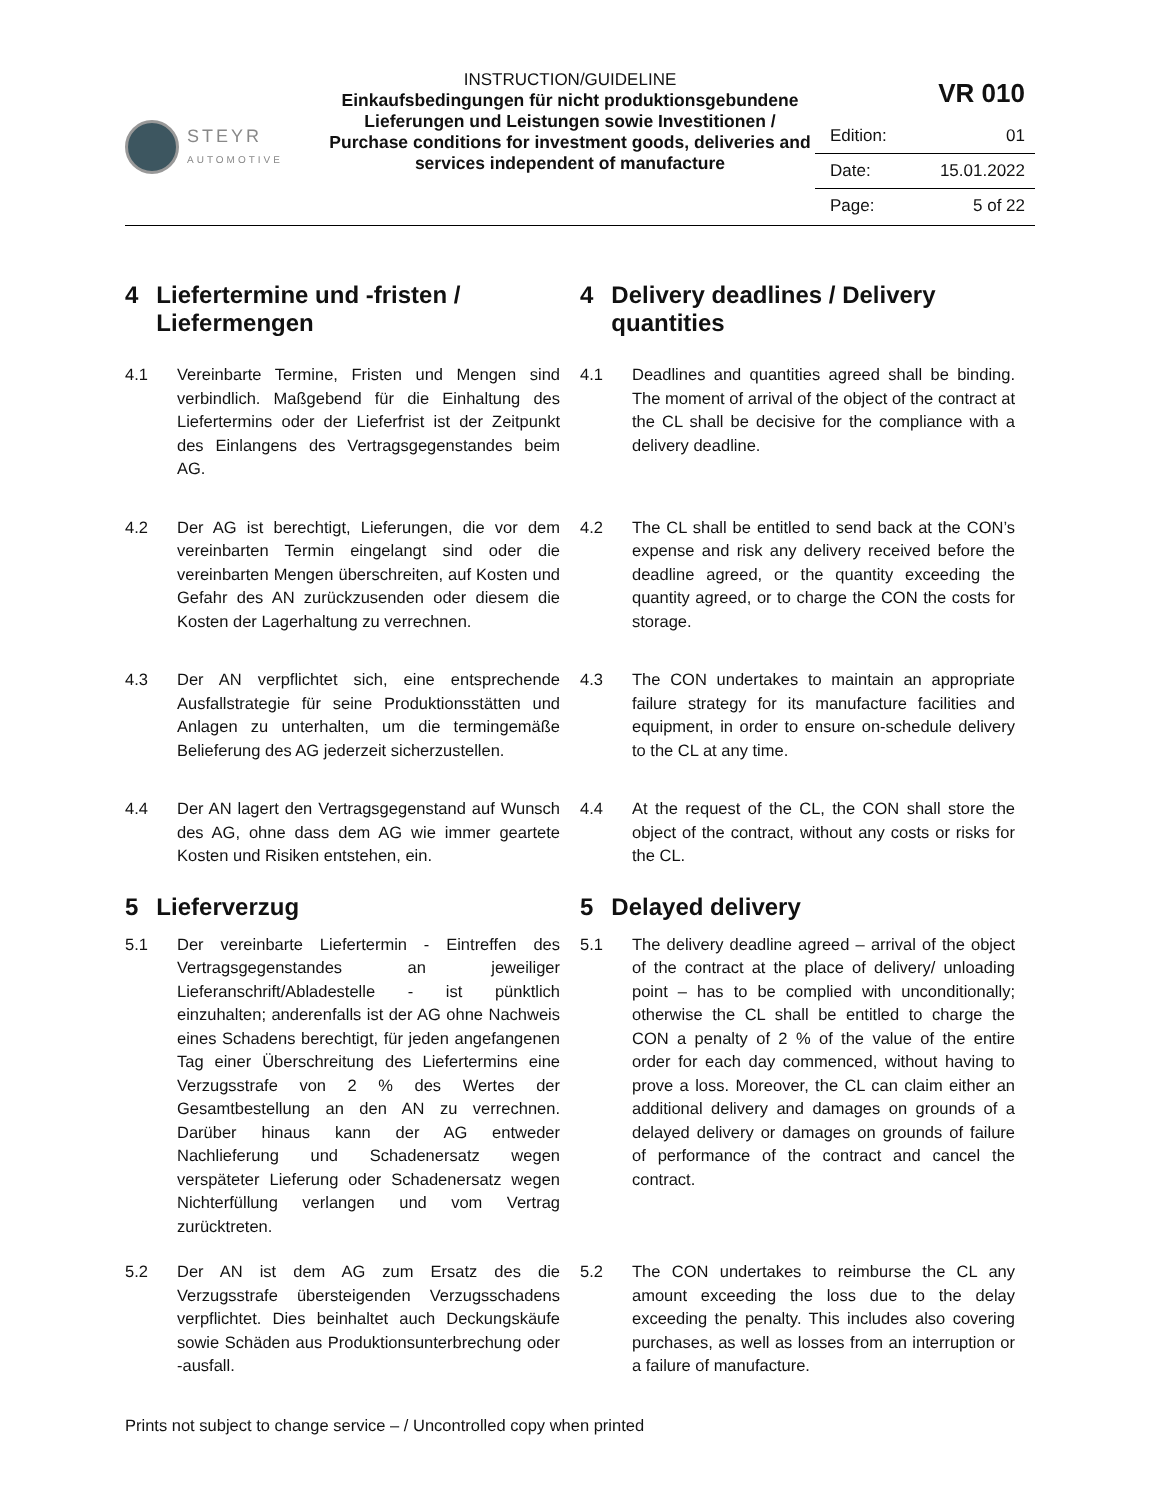STEYR
AUTOMOTIVE
INSTRUCTION/GUIDELINE
Einkaufsbedingungen für nicht produktionsgebundene Lieferungen und Leistungen sowie Investitionen / Purchase conditions for investment goods, deliveries and services independent of manufacture
VR 010
| Edition: | 01 |
| Date: | 15.01.2022 |
| Page: | 5 of 22 |
4 Liefertermine und -fristen / Liefermengen 4 Delivery deadlines / Delivery quantities
4.1 Vereinbarte Termine, Fristen und Mengen sind verbindlich. Maßgebend für die Einhaltung des Liefertermins oder der Lieferfrist ist der Zeitpunkt des Einlangens des Vertragsgegenstandes beim AG.
4.1 Deadlines and quantities agreed shall be binding. The moment of arrival of the object of the contract at the CL shall be decisive for the compliance with a delivery deadline.
4.2 Der AG ist berechtigt, Lieferungen, die vor dem vereinbarten Termin eingelangt sind oder die vereinbarten Mengen überschreiten, auf Kosten und Gefahr des AN zurückzusenden oder diesem die Kosten der Lagerhaltung zu verrechnen.
4.2 The CL shall be entitled to send back at the CON’s expense and risk any delivery received before the deadline agreed, or the quantity exceeding the quantity agreed, or to charge the CON the costs for storage.
4.3 Der AN verpflichtet sich, eine entsprechende Ausfallstrategie für seine Produktionsstätten und Anlagen zu unterhalten, um die termingemäße Belieferung des AG jederzeit sicherzustellen.
4.3 The CON undertakes to maintain an appropriate failure strategy for its manufacture facilities and equipment, in order to ensure on-schedule delivery to the CL at any time.
4.4 Der AN lagert den Vertragsgegenstand auf Wunsch des AG, ohne dass dem AG wie immer geartete Kosten und Risiken entstehen, ein.
4.4 At the request of the CL, the CON shall store the object of the contract, without any costs or risks for the CL.
5 Lieferverzug 5 Delayed delivery
5.1 Der vereinbarte Liefertermin - Eintreffen des Vertragsgegenstandes an jeweiliger Lieferanschrift/Abladestelle - ist pünktlich einzuhalten; anderenfalls ist der AG ohne Nachweis eines Schadens berechtigt, für jeden angefangenen Tag einer Überschreitung des Liefertermins eine Verzugsstrafe von 2 % des Wertes der Gesamtbestellung an den AN zu verrechnen. Darüber hinaus kann der AG entweder Nachlieferung und Schadenersatz wegen verspäteter Lieferung oder Schadenersatz wegen Nichterfüllung verlangen und vom Vertrag zurücktreten.
5.1 The delivery deadline agreed – arrival of the object of the contract at the place of delivery/ unloading point – has to be complied with unconditionally; otherwise the CL shall be entitled to charge the CON a penalty of 2 % of the value of the entire order for each day commenced, without having to prove a loss. Moreover, the CL can claim either an additional delivery and damages on grounds of a delayed delivery or damages on grounds of failure of performance of the contract and cancel the contract.
5.2 Der AN ist dem AG zum Ersatz des die Verzugsstrafe übersteigenden Verzugsschadens verpflichtet. Dies beinhaltet auch Deckungskäufe sowie Schäden aus Produktionsunterbrechung oder -ausfall.
5.2 The CON undertakes to reimburse the CL any amount exceeding the loss due to the delay exceeding the penalty. This includes also covering purchases, as well as losses from an interruption or a failure of manufacture.
Prints not subject to change service – / Uncontrolled copy when printed